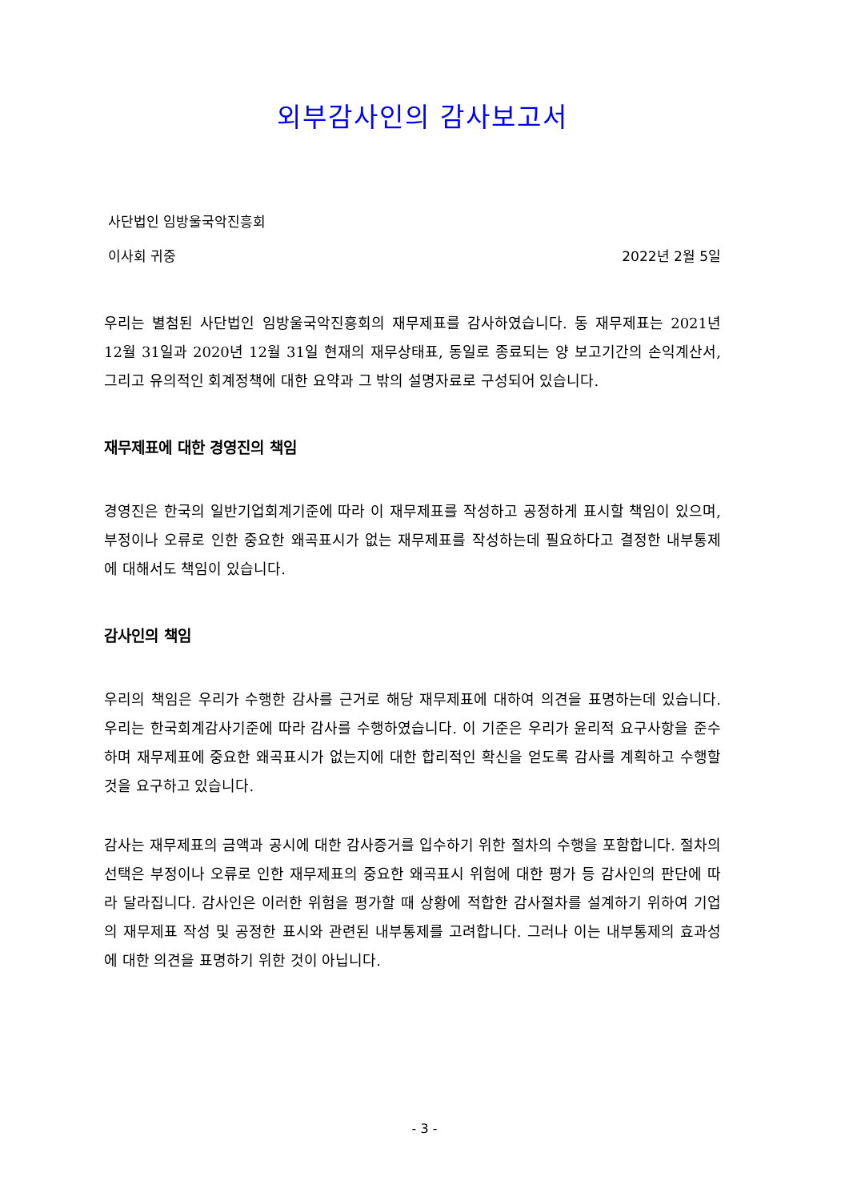외부감사인의 감사보고서
사단법인 임방울국악진흥회
이사회 귀중 2022년 2월 5일
우리는 별첨된 사단법인 임방울국악진흥회의 재무제표를 감사하였습니다. 동 재무제표는 2021년 12월 31일과 2020년 12월 31일 현재의 재무상태표, 동일로 종료되는 양 보고기간의 손익계산서, 그리고 유의적인 회계정책에 대한 요약과 그 밖의 설명자료로 구성되어 있습니다.
재무제표에 대한 경영진의 책임
경영진은 한국의 일반기업회계기준에 따라 이 재무제표를 작성하고 공정하게 표시할 책임이 있으며, 부정이나 오류로 인한 중요한 왜곡표시가 없는 재무제표를 작성하는데 필요하다고 결정한 내부통제에 대해서도 책임이 있습니다.
감사인의 책임
우리의 책임은 우리가 수행한 감사를 근거로 해당 재무제표에 대하여 의견을 표명하는데 있습니다. 우리는 한국회계감사기준에 따라 감사를 수행하였습니다. 이 기준은 우리가 윤리적 요구사항을 준수하며 재무제표에 중요한 왜곡표시가 없는지에 대한 합리적인 확신을 얻도록 감사를 계획하고 수행할 것을 요구하고 있습니다.
감사는 재무제표의 금액과 공시에 대한 감사증거를 입수하기 위한 절차의 수행을 포함합니다. 절차의 선택은 부정이나 오류로 인한 재무제표의 중요한 왜곡표시 위험에 대한 평가 등 감사인의 판단에 따라 달라집니다. 감사인은 이러한 위험을 평가할 때 상황에 적합한 감사절차를 설계하기 위하여 기업의 재무제표 작성 및 공정한 표시와 관련된 내부통제를 고려합니다. 그러나 이는 내부통제의 효과성에 대한 의견을 표명하기 위한 것이 아닙니다.
- 3 -